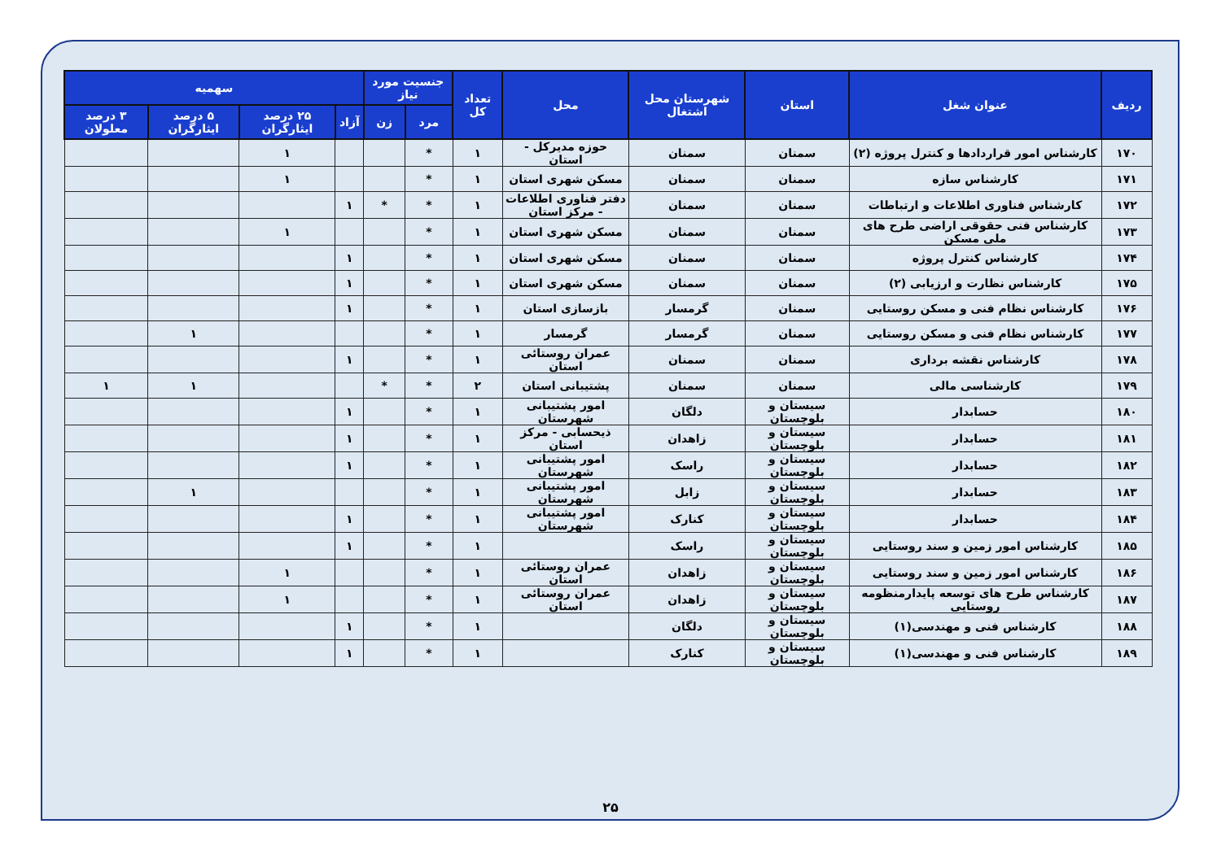| ردیف | عنوان شغل | استان | شهرستان محل اشتغال | محل | تعداد کل | جنسیت مورد نیاز | | سهمیه | | | |
| --- | --- | --- | --- | --- | --- | --- | --- | --- | --- | --- | --- |
| | | | | | | مرد | زن | آزاد | ۲۵ درصد ایثارگران | ۵ درصد ایثارگران | ۳ درصد معلولان |
| ۱۷۰ | کارشناس امور قراردادها و کنترل پروژه (۲) | سمنان | سمنان | حوزه مدیرکل - استان | ۱ | * | | | ۱ | | |
| ۱۷۱ | کارشناس سازه | سمنان | سمنان | مسکن شهری استان | ۱ | * | | | ۱ | | |
| ۱۷۲ | کارشناس فناوری اطلاعات و ارتباطات | سمنان | سمنان | دفتر فناوری اطلاعات - مرکز استان | ۱ | * | * | ۱ | | | |
| ۱۷۳ | کارشناس فنی حقوقی اراضی طرح های ملی مسکن | سمنان | سمنان | مسکن شهری استان | ۱ | * | | | ۱ | | |
| ۱۷۴ | کارشناس کنترل پروژه | سمنان | سمنان | مسکن شهری استان | ۱ | * | | ۱ | | | |
| ۱۷۵ | کارشناس نظارت و ارزیابی (۲) | سمنان | سمنان | مسکن شهری استان | ۱ | * | | ۱ | | | |
| ۱۷۶ | کارشناس نظام فنی و مسکن روستایی | سمنان | گرمسار | بازسازی استان | ۱ | * | | ۱ | | | |
| ۱۷۷ | کارشناس نظام فنی و مسکن روستایی | سمنان | گرمسار | گرمسار | ۱ | * | | | | ۱ | |
| ۱۷۸ | کارشناس نقشه برداری | سمنان | سمنان | عمران روستائی استان | ۱ | * | | ۱ | | | |
| ۱۷۹ | کارشناسی مالی | سمنان | سمنان | پشتیبانی استان | ۲ | * | * | | | ۱ | ۱ |
| ۱۸۰ | حسابدار | سیستان و بلوچستان | دلگان | امور پشتیبانی شهرستان | ۱ | * | | ۱ | | | |
| ۱۸۱ | حسابدار | سیستان و بلوچستان | زاهدان | ذیحسابی - مرکز استان | ۱ | * | | ۱ | | | |
| ۱۸۲ | حسابدار | سیستان و بلوچستان | راسک | امور پشتیبانی شهرستان | ۱ | * | | ۱ | | | |
| ۱۸۳ | حسابدار | سیستان و بلوچستان | زابل | امور پشتیبانی شهرستان | ۱ | * | | | | ۱ | |
| ۱۸۴ | حسابدار | سیستان و بلوچستان | کنارک | امور پشتیبانی شهرستان | ۱ | * | | ۱ | | | |
| ۱۸۵ | کارشناس امور زمین و سند روستایی | سیستان و بلوچستان | راسک | | ۱ | * | | ۱ | | | |
| ۱۸۶ | کارشناس امور زمین و سند روستایی | سیستان و بلوچستان | زاهدان | عمران روستائی استان | ۱ | * | | | ۱ | | |
| ۱۸۷ | کارشناس طرح های توسعه پایدارمنظومه روستایی | سیستان و بلوچستان | زاهدان | عمران روستائی استان | ۱ | * | | | ۱ | | |
| ۱۸۸ | کارشناس فنی و مهندسی(۱) | سیستان و بلوچستان | دلگان | | ۱ | * | | ۱ | | | |
| ۱۸۹ | کارشناس فنی و مهندسی(۱) | سیستان و بلوچستان | کنارک | | ۱ | * | | ۱ | | | |
۲۵